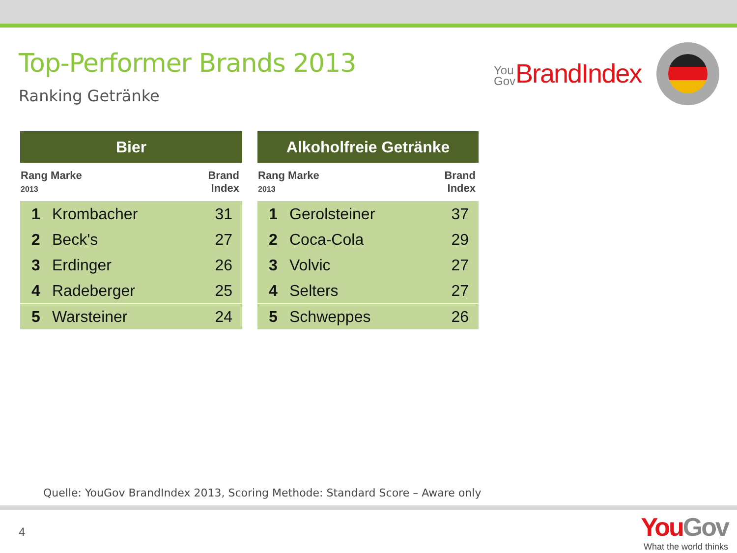Top-Performer Brands 2013
Ranking Getränke
You
Gov BrandIndex
| Bier | | |
| --- | --- | --- |
| Rang Marke 2013 | | Brand Index |
| 1 | Krombacher | 31 |
| 2 | Beck's | 27 |
| 3 | Erdinger | 26 |
| 4 | Radeberger | 25 |
| 5 | Warsteiner | 24 |
| Alkoholfreie Getränke | | |
| --- | --- | --- |
| Rang Marke 2013 | | Brand Index |
| 1 | Gerolsteiner | 37 |
| 2 | Coca-Cola | 29 |
| 3 | Volvic | 27 |
| 4 | Selters | 27 |
| 5 | Schweppes | 26 |
Quelle: YouGov BrandIndex 2013, Scoring Methode: Standard Score – Aware only
4
YouGov
What the world thinks